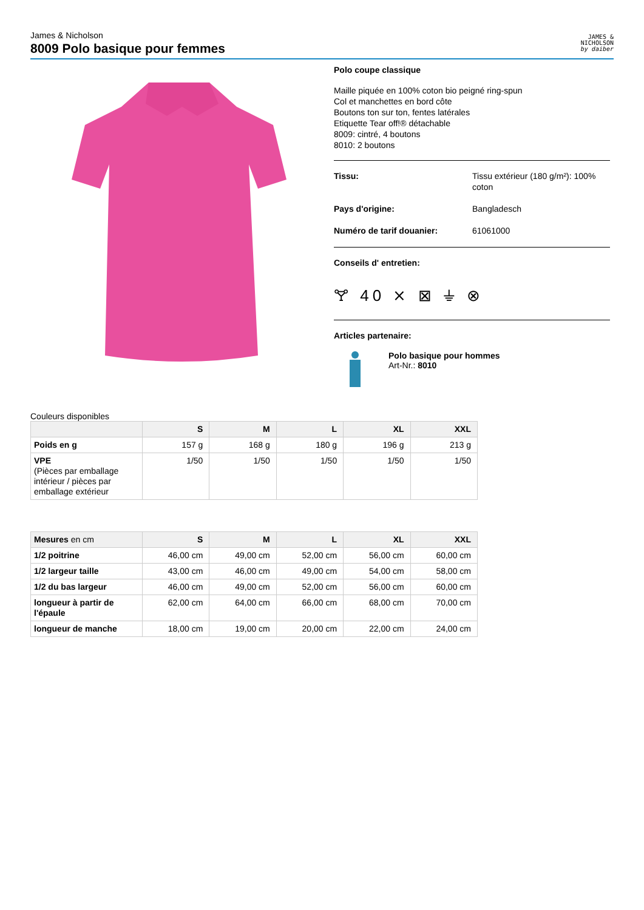James & Nicholson
8009 Polo basique pour femmes
JAMES &
NICHOLSON
by daiber
Polo coupe classique
Maille piquée en 100% coton bio peigné ring-spun
Col et manchettes en bord côte
Boutons ton sur ton, fentes latérales
Etiquette Tear off!® détachable
8009: cintré, 4 boutons
8010: 2 boutons
Tissu: Tissu extérieur (180 g/m²): 100% coton
Pays d'origine: Bangladesch
Numéro de tarif douanier: 61061000
Conseils d' entretien:
🝖 40 ⨯ ⊠ ⏚ ⊗
Articles partenaire:
Polo basique pour hommes
Art-Nr.: 8010
Couleurs disponibles
| | S | M | L | XL | XXL |
| --- | --- | --- | --- | --- | --- |
| Poids en g | 157 g | 168 g | 180 g | 196 g | 213 g |
| VPE (Pièces par emballage intérieur / pièces par emballage extérieur | 1/50 | 1/50 | 1/50 | 1/50 | 1/50 |
| Mesures en cm | S | M | L | XL | XXL |
| --- | --- | --- | --- | --- | --- |
| 1/2 poitrine | 46,00 cm | 49,00 cm | 52,00 cm | 56,00 cm | 60,00 cm |
| 1/2 largeur taille | 43,00 cm | 46,00 cm | 49,00 cm | 54,00 cm | 58,00 cm |
| 1/2 du bas largeur | 46,00 cm | 49,00 cm | 52,00 cm | 56,00 cm | 60,00 cm |
| longueur à partir de l'épaule | 62,00 cm | 64,00 cm | 66,00 cm | 68,00 cm | 70,00 cm |
| longueur de manche | 18,00 cm | 19,00 cm | 20,00 cm | 22,00 cm | 24,00 cm |